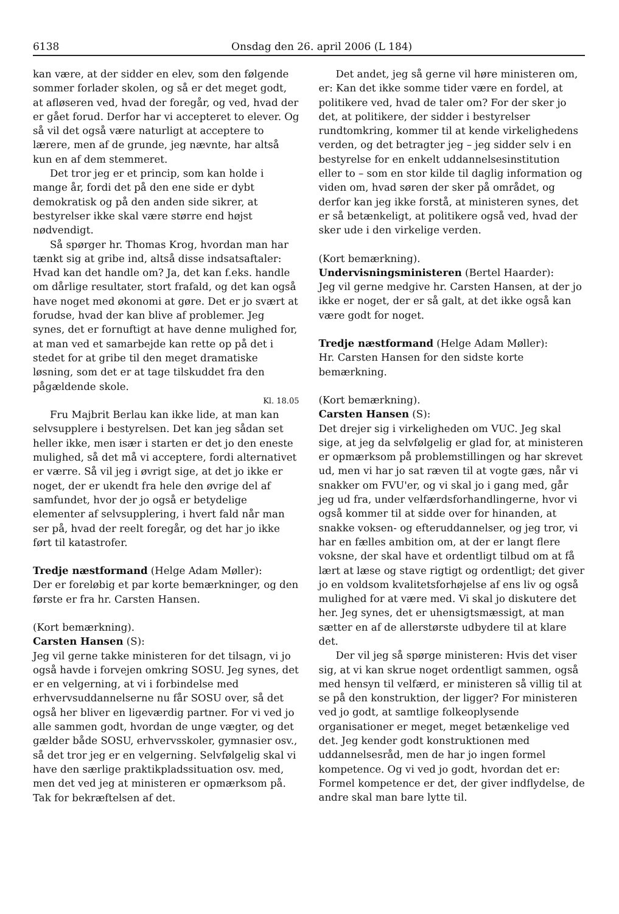6138 Onsdag den 26. april 2006 (L 184)
kan være, at der sidder en elev, som den følgende sommer forlader skolen, og så er det meget godt, at afløseren ved, hvad der foregår, og ved, hvad der er gået forud. Derfor har vi accepteret to elever. Og så vil det også være naturligt at acceptere to lærere, men af de grunde, jeg nævnte, har altså kun en af dem stemmeret.
Det tror jeg er et princip, som kan holde i mange år, fordi det på den ene side er dybt demokratisk og på den anden side sikrer, at bestyrelser ikke skal være større end højst nødvendigt.
Så spørger hr. Thomas Krog, hvordan man har tænkt sig at gribe ind, altså disse indsatsaftaler: Hvad kan det handle om? Ja, det kan f.eks. handle om dårlige resultater, stort frafald, og det kan også have noget med økonomi at gøre. Det er jo svært at forudse, hvad der kan blive af problemer. Jeg synes, det er fornuftigt at have denne mulighed for, at man ved et samarbejde kan rette op på det i stedet for at gribe til den meget dramatiske løsning, som det er at tage tilskuddet fra den pågældende skole.
Kl. 18.05
Fru Majbrit Berlau kan ikke lide, at man kan selvsupplere i bestyrelsen. Det kan jeg sådan set heller ikke, men især i starten er det jo den eneste mulighed, så det må vi acceptere, fordi alternativet er værre. Så vil jeg i øvrigt sige, at det jo ikke er noget, der er ukendt fra hele den øvrige del af samfundet, hvor der jo også er betydelige elementer af selvsupplering, i hvert fald når man ser på, hvad der reelt foregår, og det har jo ikke ført til katastrofer.
Tredje næstformand (Helge Adam Møller):
Der er foreløbig et par korte bemærkninger, og den første er fra hr. Carsten Hansen.
(Kort bemærkning).
Carsten Hansen (S):
Jeg vil gerne takke ministeren for det tilsagn, vi jo også havde i forvejen omkring SOSU. Jeg synes, det er en velgerning, at vi i forbindelse med erhvervsuddannelserne nu får SOSU over, så det også her bliver en ligeværdig partner. For vi ved jo alle sammen godt, hvordan de unge vægter, og det gælder både SOSU, erhvervsskoler, gymnasier osv., så det tror jeg er en velgerning. Selvfølgelig skal vi have den særlige praktikpladssituation osv. med, men det ved jeg at ministeren er opmærksom på. Tak for bekræftelsen af det.
Det andet, jeg så gerne vil høre ministeren om, er: Kan det ikke somme tider være en fordel, at politikere ved, hvad de taler om? For der sker jo det, at politikere, der sidder i bestyrelser rundtomkring, kommer til at kende virkelighedens verden, og det betragter jeg – jeg sidder selv i en bestyrelse for en enkelt uddannelsesinstitution eller to – som en stor kilde til daglig information og viden om, hvad søren der sker på området, og derfor kan jeg ikke forstå, at ministeren synes, det er så betænkeligt, at politikere også ved, hvad der sker ude i den virkelige verden.
(Kort bemærkning).
Undervisningsministeren (Bertel Haarder):
Jeg vil gerne medgive hr. Carsten Hansen, at der jo ikke er noget, der er så galt, at det ikke også kan være godt for noget.
Tredje næstformand (Helge Adam Møller):
Hr. Carsten Hansen for den sidste korte bemærkning.
(Kort bemærkning).
Carsten Hansen (S):
Det drejer sig i virkeligheden om VUC. Jeg skal sige, at jeg da selvfølgelig er glad for, at ministeren er opmærksom på problemstillingen og har skrevet ud, men vi har jo sat ræven til at vogte gæs, når vi snakker om FVU'er, og vi skal jo i gang med, går jeg ud fra, under velfærdsforhandlingerne, hvor vi også kommer til at sidde over for hinanden, at snakke voksen- og efteruddannelser, og jeg tror, vi har en fælles ambition om, at der er langt flere voksne, der skal have et ordentligt tilbud om at få lært at læse og stave rigtigt og ordentligt; det giver jo en voldsom kvalitetsforhøjelse af ens liv og også mulighed for at være med. Vi skal jo diskutere det her. Jeg synes, det er uhensigtsmæssigt, at man sætter en af de allerstørste udbydere til at klare det.
Der vil jeg så spørge ministeren: Hvis det viser sig, at vi kan skrue noget ordentligt sammen, også med hensyn til velfærd, er ministeren så villig til at se på den konstruktion, der ligger? For ministeren ved jo godt, at samtlige folkeoplysende organisationer er meget, meget betænkelige ved det. Jeg kender godt konstruktionen med uddannelsesråd, men de har jo ingen formel kompetence. Og vi ved jo godt, hvordan det er: Formel kompetence er det, der giver indflydelse, de andre skal man bare lytte til.